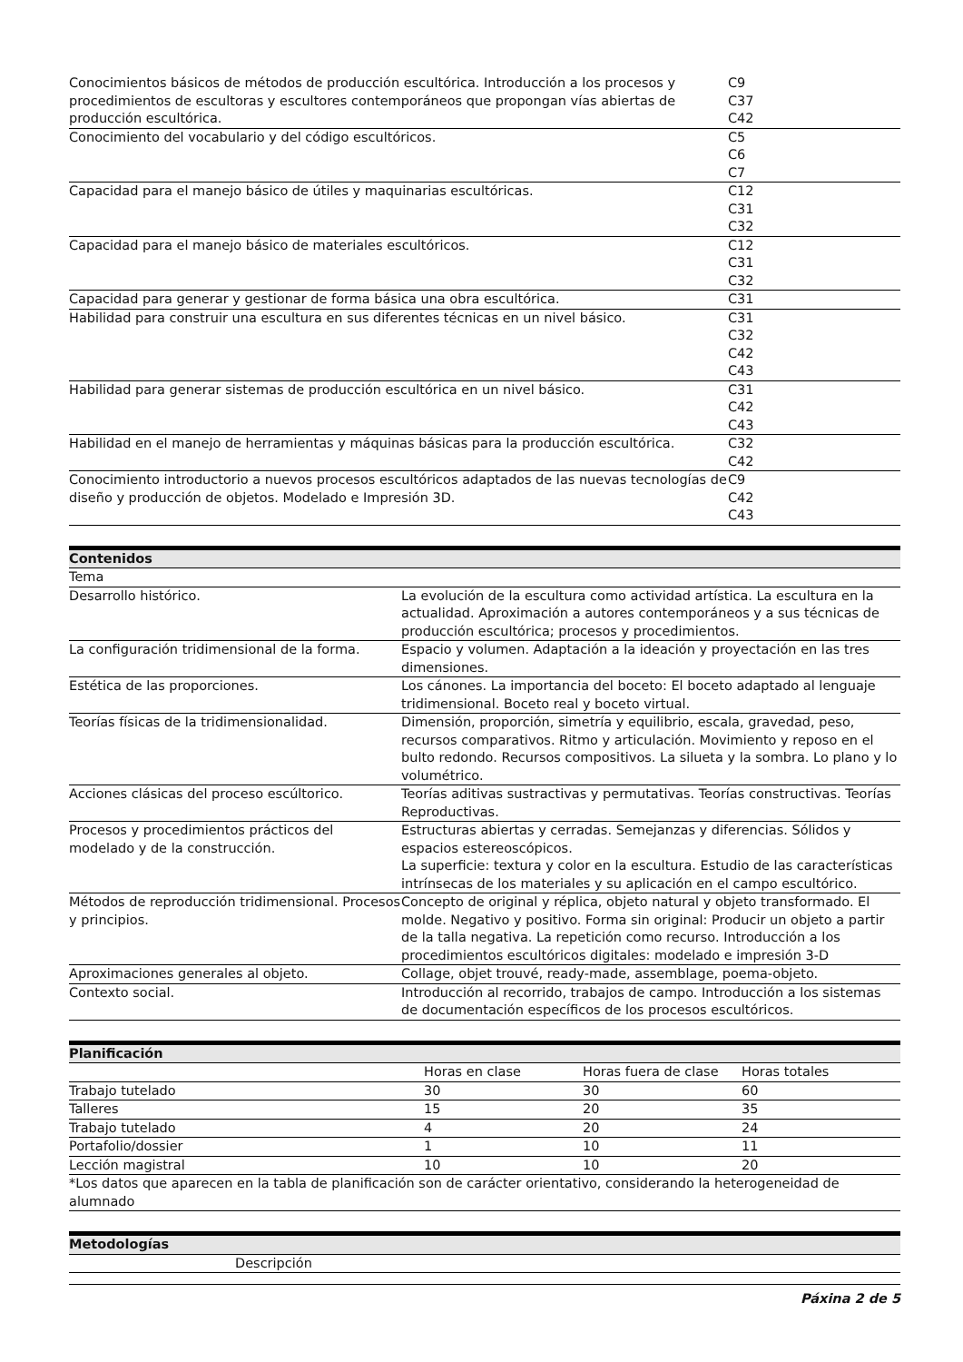| Conocimientos básicos de métodos de producción escultórica. Introducción a los procesos y procedimientos de escultoras y escultores contemporáneos que propongan vías abiertas de producción escultórica. | C9 C37 C42 |
| Conocimiento del vocabulario y del código escultóricos. | C5 C6 C7 |
| Capacidad para el manejo básico de útiles y maquinarias escultóricas. | C12 C31 C32 |
| Capacidad para el manejo básico de materiales escultóricos. | C12 C31 C32 |
| Capacidad para generar y gestionar de forma básica una obra escultórica. | C31 |
| Habilidad para construir una escultura en sus diferentes técnicas en un nivel básico. | C31 C32 C42 C43 |
| Habilidad para generar sistemas de producción escultórica en un nivel básico. | C31 C42 C43 |
| Habilidad en el manejo de herramientas y máquinas básicas para la producción escultórica. | C32 C42 |
| Conocimiento introductorio a nuevos procesos escultóricos adaptados de las nuevas tecnologías de diseño y producción de objetos. Modelado e Impresión 3D. | C9 C42 C43 |
| Contenidos | |
| --- | --- |
| Tema | |
| Desarrollo histórico. | La evolución de la escultura como actividad artística. La escultura en la actualidad. Aproximación a autores contemporáneos y a sus técnicas de producción escultórica; procesos y procedimientos. |
| La configuración tridimensional de la forma. | Espacio y volumen. Adaptación a la ideación y proyectación en las tres dimensiones. |
| Estética de las proporciones. | Los cánones. La importancia del boceto: El boceto adaptado al lenguaje tridimensional. Boceto real y boceto virtual. |
| Teorías físicas de la tridimensionalidad. | Dimensión, proporción, simetría y equilibrio, escala, gravedad, peso, recursos comparativos. Ritmo y articulación. Movimiento y reposo en el bulto redondo. Recursos compositivos. La silueta y la sombra. Lo plano y lo volumétrico. |
| Acciones clásicas del proceso escúltorico. | Teorías aditivas sustractivas y permutativas. Teorías constructivas. Teorías Reproductivas. |
| Procesos y procedimientos prácticos del modelado y de la construcción. | Estructuras abiertas y cerradas. Semejanzas y diferencias. Sólidos y espacios estereoscópicos. La superficie: textura y color en la escultura. Estudio de las características intrínsecas de los materiales y su aplicación en el campo escultórico. |
| Métodos de reproducción tridimensional. Procesos y principios. | Concepto de original y réplica, objeto natural y objeto transformado. El molde. Negativo y positivo. Forma sin original: Producir un objeto a partir de la talla negativa. La repetición como recurso. Introducción a los procedimientos escultóricos digitales: modelado e impresión 3-D |
| Aproximaciones generales al objeto. | Collage, objet trouvé, ready-made, assemblage, poema-objeto. |
| Contexto social. | Introducción al recorrido, trabajos de campo. Introducción a los sistemas de documentación específicos de los procesos escultóricos. |
| Planificación | | | |
| --- | --- | --- | --- |
| | Horas en clase | Horas fuera de clase | Horas totales |
| Trabajo tutelado | 30 | 30 | 60 |
| Talleres | 15 | 20 | 35 |
| Trabajo tutelado | 4 | 20 | 24 |
| Portafolio/dossier | 1 | 10 | 11 |
| Lección magistral | 10 | 10 | 20 |
| *Los datos que aparecen en la tabla de planificación son de carácter orientativo, considerando la heterogeneidad de alumnado | | | |
| Metodologías | |
| --- | --- |
| | Descripción |
Páxina 2 de 5